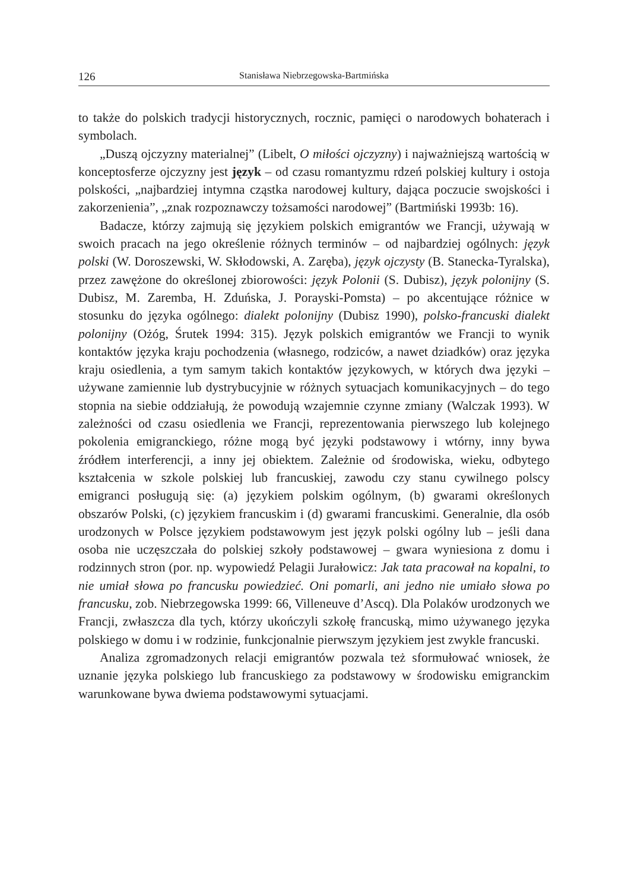126 Stanisława Niebrzegowska-Bartmińska
to także do polskich tradycji historycznych, rocznic, pamięci o narodowych bohaterach i symbolach.
„Duszą ojczyzny materialnej” (Libelt, O miłości ojczyzny) i najważniejszą wartością w konceptosferze ojczyzny jest język – od czasu romantyzmu rdzeń polskiej kultury i ostoja polskości, „najbardziej intymna cząstka narodowej kultury, dająca poczucie swojskości i zakorzenienia”, „znak rozpoznawczy tożsamości narodowej” (Bartmiński 1993b: 16).
Badacze, którzy zajmują się językiem polskich emigrantów we Francji, używają w swoich pracach na jego określenie różnych terminów – od najbardziej ogólnych: język polski (W. Doroszewski, W. Skłodowski, A. Zaręba), język ojczysty (B. Stanecka-Tyralska), przez zawężone do określonej zbiorowości: język Polonii (S. Dubisz), język polonijny (S. Dubisz, M. Zaremba, H. Zduńska, J. Porayski-Pomsta) – po akcentujące różnice w stosunku do języka ogólnego: dialekt polonijny (Dubisz 1990), polsko-francuski dialekt polonijny (Ożóg, Śrutek 1994: 315). Język polskich emigrantów we Francji to wynik kontaktów języka kraju pochodzenia (własnego, rodziców, a nawet dziadków) oraz języka kraju osiedlenia, a tym samym takich kontaktów językowych, w których dwa języki – używane zamiennie lub dystrybucyjnie w różnych sytuacjach komunikacyjnych – do tego stopnia na siebie oddziałują, że powodują wzajemnie czynne zmiany (Walczak 1993). W zależności od czasu osiedlenia we Francji, reprezentowania pierwszego lub kolejnego pokolenia emigranckiego, różne mogą być języki podstawowy i wtórny, inny bywa źródłem interferencji, a inny jej obiektem. Zależnie od środowiska, wieku, odbytego kształcenia w szkole polskiej lub francuskiej, zawodu czy stanu cywilnego polscy emigranci posługują się: (a) językiem polskim ogólnym, (b) gwarami określonych obszarów Polski, (c) językiem francuskim i (d) gwarami francuskimi. Generalnie, dla osób urodzonych w Polsce językiem podstawowym jest język polski ogólny lub – jeśli dana osoba nie uczęszczała do polskiej szkoły podstawowej – gwara wyniesiona z domu i rodzinnych stron (por. np. wypowiedź Pelagii Jurałowicz: Jak tata pracował na kopalni, to nie umiał słowa po francusku powiedzieć. Oni pomarli, ani jedno nie umiało słowa po francusku, zob. Niebrzegowska 1999: 66, Villeneuve d’Ascq). Dla Polaków urodzonych we Francji, zwłaszcza dla tych, którzy ukończyli szkołę francuską, mimo używanego języka polskiego w domu i w rodzinie, funkcjonalnie pierwszym językiem jest zwykle francuski.
Analiza zgromadzonych relacji emigrantów pozwala też sformułować wniosek, że uznanie języka polskiego lub francuskiego za podstawowy w środowisku emigranckim warunkowane bywa dwiema podstawowymi sytuacjami.